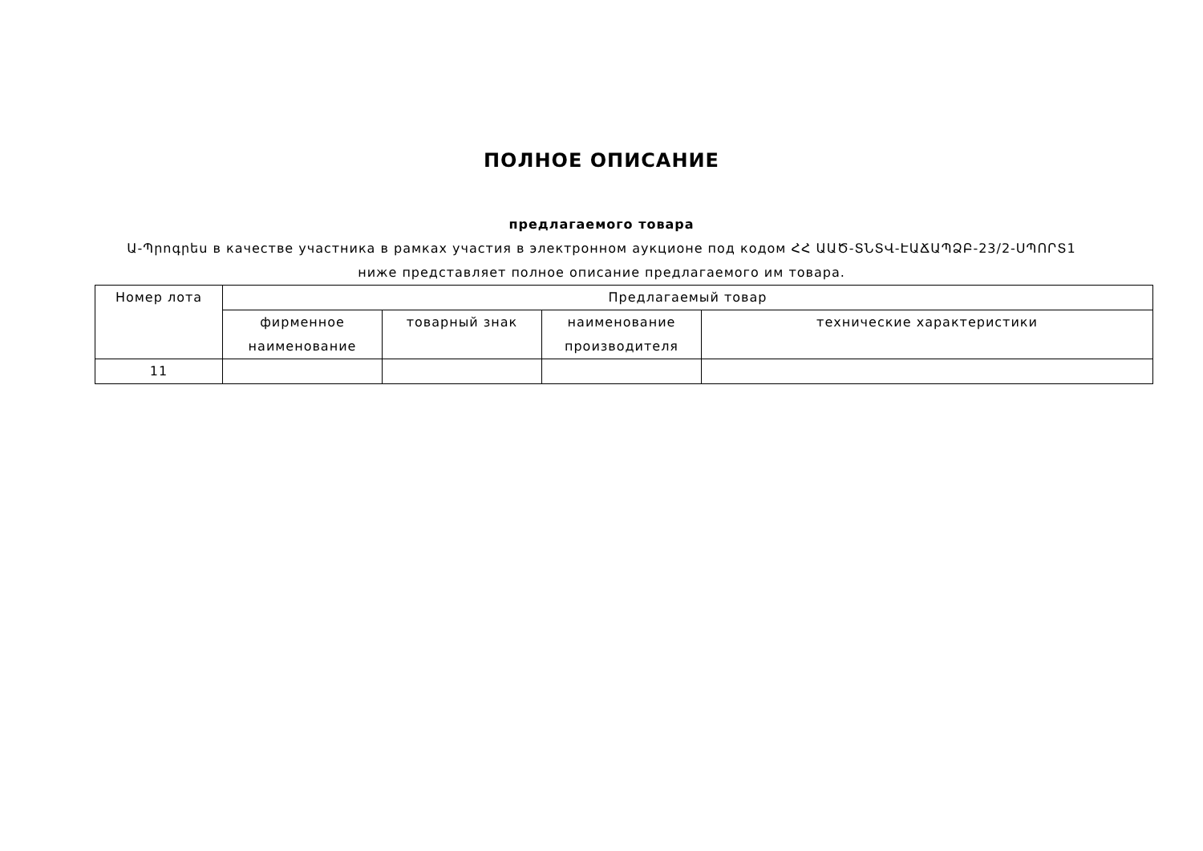ПОЛНОЕ ОПИСАНИЕ
предлагаемого товара
Ա-Պրոգրես в качестве участника в рамках участия в электронном аукционе под кодом ՀՀ ԱԱԾ-ՏՆՏՎ-ԷԱՃԱՊՁԲ-23/2-ՍՊՈՐՏ1
ниже представляет полное описание предлагаемого им товара.
| Номер лота | Предлагаемый товар | | | |
| --- | --- | --- | --- | --- |
| | фирменное наименование | товарный знак | наименование производителя | технические характеристики |
| 11 | | | | |